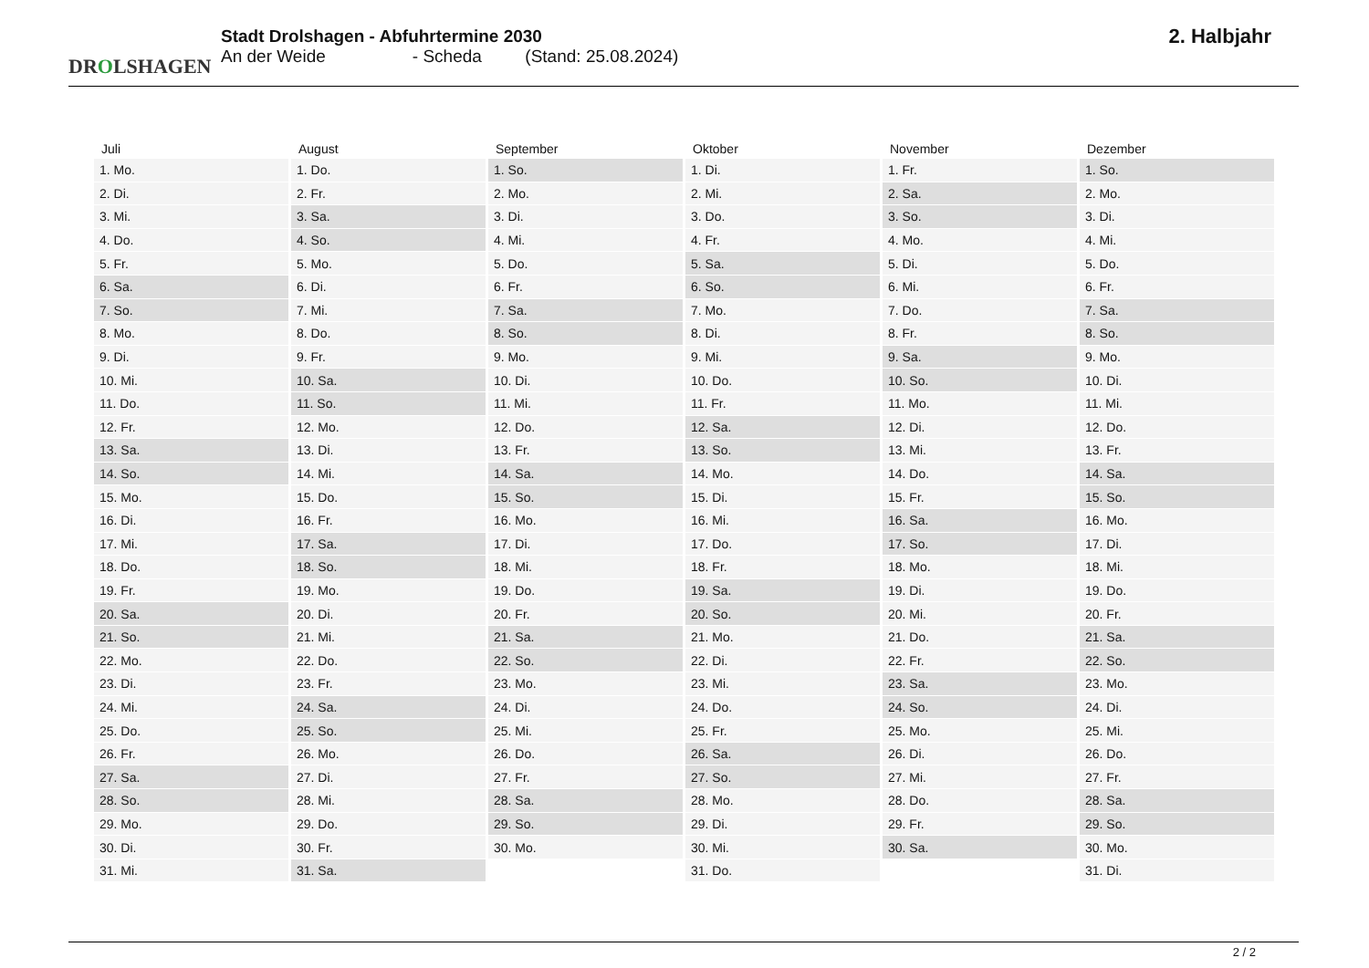DROLSHAGEN
Stadt Drolshagen - Abfuhrtermine 2030
An der Weide - Scheda (Stand: 25.08.2024)
2. Halbjahr
| Juli | August | September | Oktober | November | Dezember |
| --- | --- | --- | --- | --- | --- |
| 1. Mo. | 1. Do. | 1. So. | 1. Di. | 1. Fr. | 1. So. |
| 2. Di. | 2. Fr. | 2. Mo. | 2. Mi. | 2. Sa. | 2. Mo. |
| 3. Mi. | 3. Sa. | 3. Di. | 3. Do. | 3. So. | 3. Di. |
| 4. Do. | 4. So. | 4. Mi. | 4. Fr. | 4. Mo. | 4. Mi. |
| 5. Fr. | 5. Mo. | 5. Do. | 5. Sa. | 5. Di. | 5. Do. |
| 6. Sa. | 6. Di. | 6. Fr. | 6. So. | 6. Mi. | 6. Fr. |
| 7. So. | 7. Mi. | 7. Sa. | 7. Mo. | 7. Do. | 7. Sa. |
| 8. Mo. | 8. Do. | 8. So. | 8. Di. | 8. Fr. | 8. So. |
| 9. Di. | 9. Fr. | 9. Mo. | 9. Mi. | 9. Sa. | 9. Mo. |
| 10. Mi. | 10. Sa. | 10. Di. | 10. Do. | 10. So. | 10. Di. |
| 11. Do. | 11. So. | 11. Mi. | 11. Fr. | 11. Mo. | 11. Mi. |
| 12. Fr. | 12. Mo. | 12. Do. | 12. Sa. | 12. Di. | 12. Do. |
| 13. Sa. | 13. Di. | 13. Fr. | 13. So. | 13. Mi. | 13. Fr. |
| 14. So. | 14. Mi. | 14. Sa. | 14. Mo. | 14. Do. | 14. Sa. |
| 15. Mo. | 15. Do. | 15. So. | 15. Di. | 15. Fr. | 15. So. |
| 16. Di. | 16. Fr. | 16. Mo. | 16. Mi. | 16. Sa. | 16. Mo. |
| 17. Mi. | 17. Sa. | 17. Di. | 17. Do. | 17. So. | 17. Di. |
| 18. Do. | 18. So. | 18. Mi. | 18. Fr. | 18. Mo. | 18. Mi. |
| 19. Fr. | 19. Mo. | 19. Do. | 19. Sa. | 19. Di. | 19. Do. |
| 20. Sa. | 20. Di. | 20. Fr. | 20. So. | 20. Mi. | 20. Fr. |
| 21. So. | 21. Mi. | 21. Sa. | 21. Mo. | 21. Do. | 21. Sa. |
| 22. Mo. | 22. Do. | 22. So. | 22. Di. | 22. Fr. | 22. So. |
| 23. Di. | 23. Fr. | 23. Mo. | 23. Mi. | 23. Sa. | 23. Mo. |
| 24. Mi. | 24. Sa. | 24. Di. | 24. Do. | 24. So. | 24. Di. |
| 25. Do. | 25. So. | 25. Mi. | 25. Fr. | 25. Mo. | 25. Mi. |
| 26. Fr. | 26. Mo. | 26. Do. | 26. Sa. | 26. Di. | 26. Do. |
| 27. Sa. | 27. Di. | 27. Fr. | 27. So. | 27. Mi. | 27. Fr. |
| 28. So. | 28. Mi. | 28. Sa. | 28. Mo. | 28. Do. | 28. Sa. |
| 29. Mo. | 29. Do. | 29. So. | 29. Di. | 29. Fr. | 29. So. |
| 30. Di. | 30. Fr. | 30. Mo. | 30. Mi. | 30. Sa. | 30. Mo. |
| 31. Mi. | 31. Sa. | | 31. Do. | | 31. Di. |
2 / 2